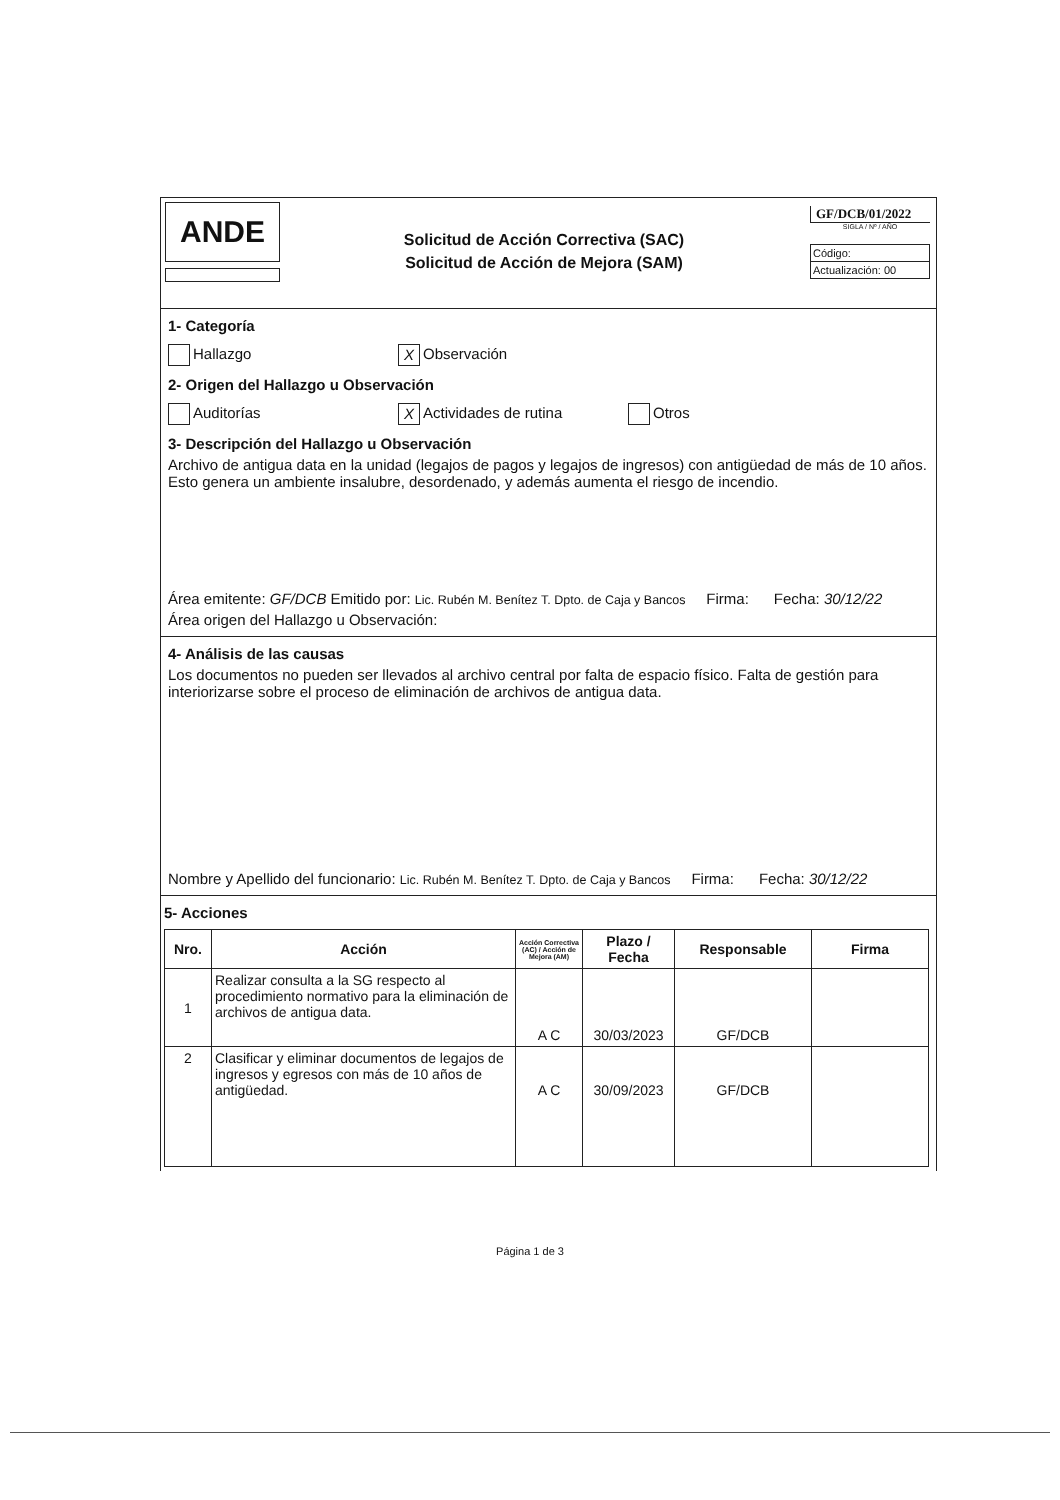ANDE
Solicitud de Acción Correctiva (SAC)
Solicitud de Acción de Mejora (SAM)
GF/DCB/01/2022
SIGLA / Nº / AÑO
Código:
Actualización: 00
1- Categoría
Hallazgo X Observación
2- Origen del Hallazgo u Observación
Auditorías X Actividades de rutina Otros
3- Descripción del Hallazgo u Observación
Archivo de antigua data en la unidad (legajos de pagos y legajos de ingresos) con antigüedad de más de 10 años. Esto genera un ambiente insalubre, desordenado, y además aumenta el riesgo de incendio.
Área emitente: GF/DCB Emitido por: Lic. Rubén M. Benítez T. Dpto. de Caja y Bancos Firma: Fecha: 30/12/22
Área origen del Hallazgo u Observación:
4- Análisis de las causas
Los documentos no pueden ser llevados al archivo central por falta de espacio físico. Falta de gestión para interiorizarse sobre el proceso de eliminación de archivos de antigua data.
Nombre y Apellido del funcionario: Lic. Rubén M. Benítez T. Dpto. de Caja y Bancos Firma: Fecha: 30/12/22
5- Acciones
| Nro. | Acción | Acción Correctiva (AC) / Acción de Mejora (AM) | Plazo / Fecha | Responsable | Firma |
| --- | --- | --- | --- | --- | --- |
| 1 | Realizar consulta a la SG respecto al procedimiento normativo para la eliminación de archivos de antigua data. | A C | 30/03/2023 | GF/DCB | |
| 2 | Clasificar y eliminar documentos de legajos de ingresos y egresos con más de 10 años de antigüedad. | A C | 30/09/2023 | GF/DCB | |
Página 1 de 3